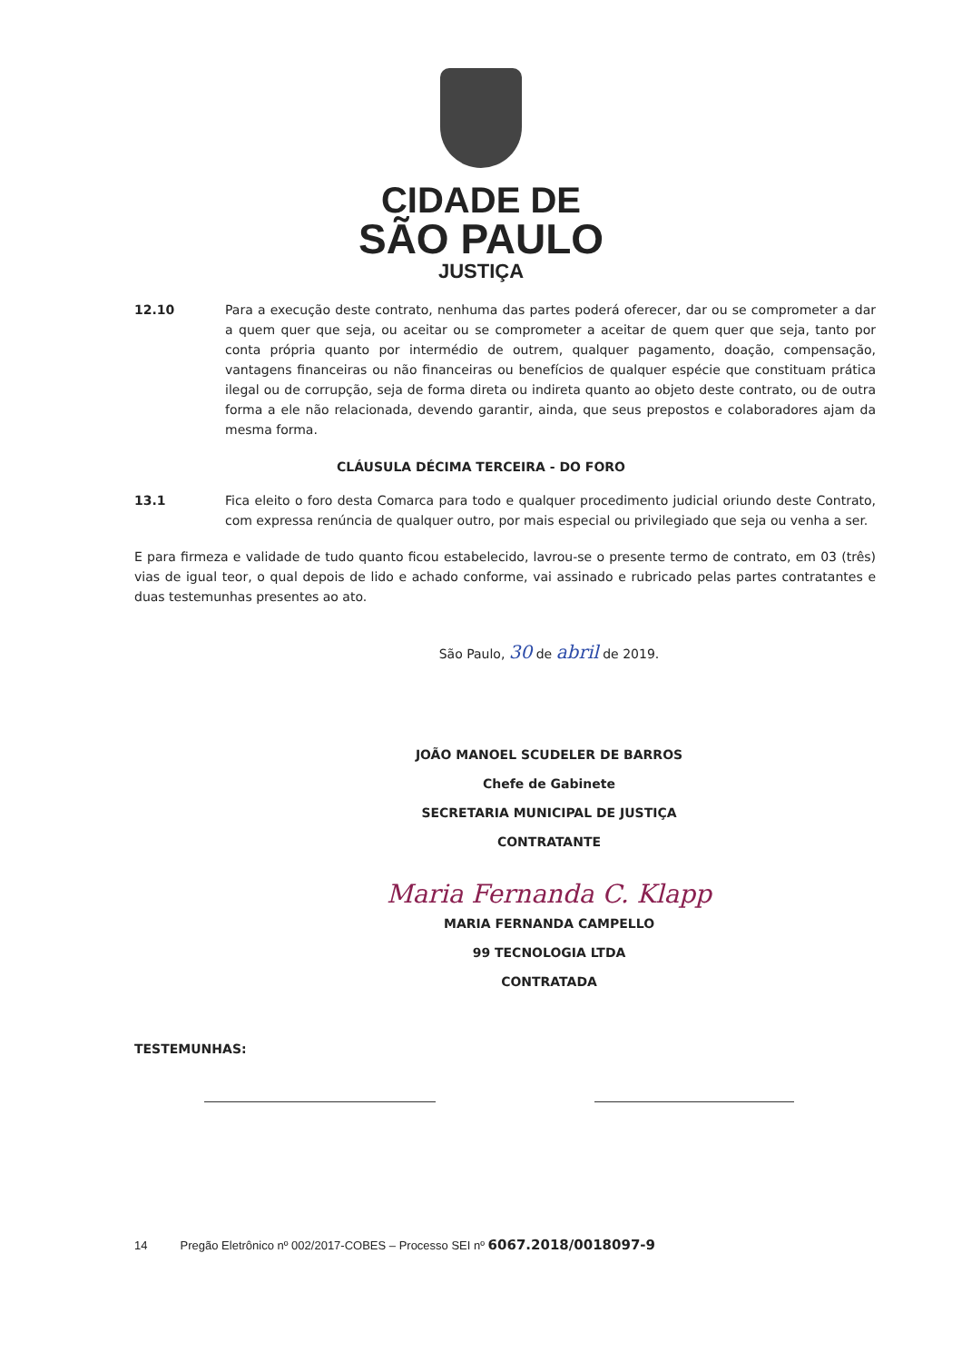CIDADE DE
SÃO PAULO
JUSTIÇA
12.10 Para a execução deste contrato, nenhuma das partes poderá oferecer, dar ou se comprometer a dar a quem quer que seja, ou aceitar ou se comprometer a aceitar de quem quer que seja, tanto por conta própria quanto por intermédio de outrem, qualquer pagamento, doação, compensação, vantagens financeiras ou não financeiras ou benefícios de qualquer espécie que constituam prática ilegal ou de corrupção, seja de forma direta ou indireta quanto ao objeto deste contrato, ou de outra forma a ele não relacionada, devendo garantir, ainda, que seus prepostos e colaboradores ajam da mesma forma.
CLÁUSULA DÉCIMA TERCEIRA - DO FORO
13.1 Fica eleito o foro desta Comarca para todo e qualquer procedimento judicial oriundo deste Contrato, com expressa renúncia de qualquer outro, por mais especial ou privilegiado que seja ou venha a ser.
E para firmeza e validade de tudo quanto ficou estabelecido, lavrou-se o presente termo de contrato, em 03 (três) vias de igual teor, o qual depois de lido e achado conforme, vai assinado e rubricado pelas partes contratantes e duas testemunhas presentes ao ato.
São Paulo, 30 de abril de 2019.
JOÃO MANOEL SCUDELER DE BARROS
Chefe de Gabinete
SECRETARIA MUNICIPAL DE JUSTIÇA
CONTRATANTE
Maria Fernanda C. Klapp
MARIA FERNANDA CAMPELLO
99 TECNOLOGIA LTDA
CONTRATADA
TESTEMUNHAS:
14 Pregão Eletrônico nº 002/2017-COBES – Processo SEI nº 6067.2018/0018097-9